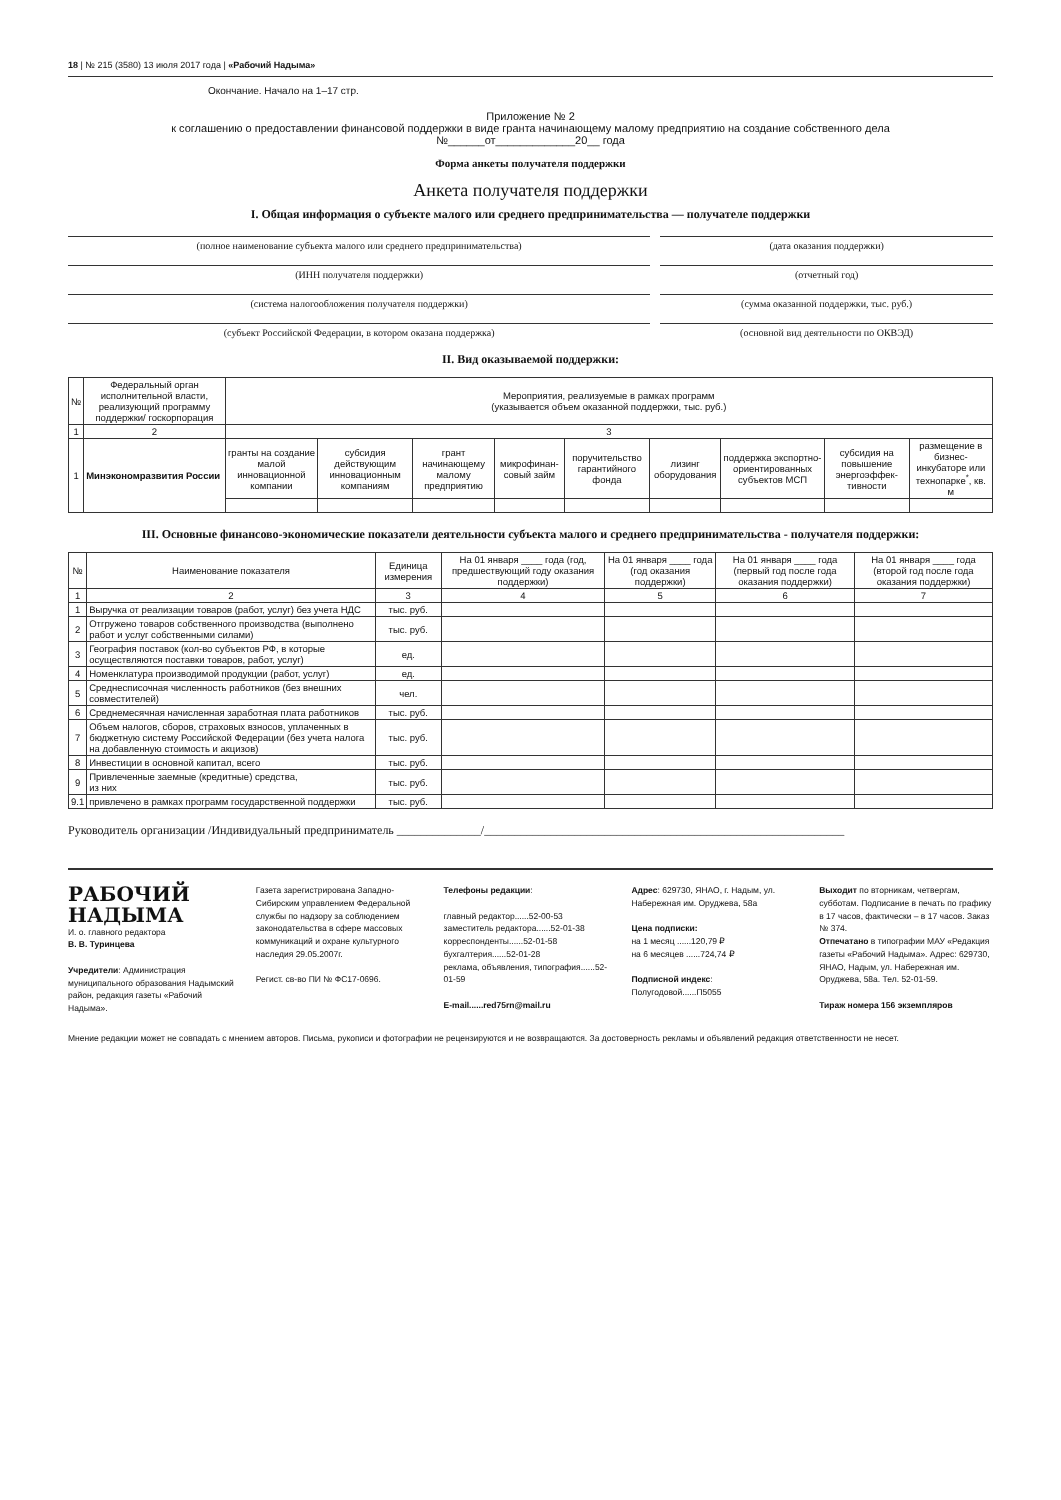18 | № 215 (3580) 13 июля 2017 года | «Рабочий Надыма»
Окончание. Начало на 1–17 стр.
Приложение № 2
к соглашению о предоставлении финансовой поддержки в виде гранта начинающему малому предприятию на создание собственного дела
№______от_____________20__ года
Форма анкеты получателя поддержки
Анкета получателя поддержки
I. Общая информация о субъекте малого или среднего предпринимательства — получателе поддержки
(полное наименование субъекта малого или среднего предпринимательства)
(дата оказания поддержки)
(ИНН получателя поддержки) (отчетный год)
(система налогообложения получателя поддержки)
(сумма оказанной поддержки, тыс. руб.)
(субъект Российской Федерации, в котором оказана поддержка)
(основной вид деятельности по ОКВЭД)
II. Вид оказываемой поддержки:
| № | Федеральный орган исполнительной власти, реализующий программу поддержки/ госкорпорация | Мероприятия, реализуемые в рамках программ (указывается объем оказанной поддержки, тыс. руб.) | | | | | | | | |
| --- | --- | --- | --- | --- | --- | --- | --- | --- | --- | --- |
| 1 | 2 | 3 | | | | | | | | |
| 1 | Минэкономразвития России | гранты на создание малой инновационной компании | субсидия действующим инновационным компаниям | грант начинающему малому предприятию | микрофинан-совый займ | поручительство гарантийного фонда | лизинг оборудования | поддержка экспортно-ориентированных субъектов МСП | субсидия на повышение энергоэффек-тивности | размещение в бизнес-инкубаторе или технопарке<sup>*</sup>, кв. м |
III. Основные финансово-экономические показатели деятельности субъекта малого и среднего предпринимательства - получателя поддержки:
| № | Наименование показателя | Единица измерения | На 01 января ____ года (год, предшествующий году оказания поддержки) | На 01 января ____ года (год оказания поддержки) | На 01 января ____ года (первый год после года оказания поддержки) | На 01 января ____ года (второй год после года оказания поддержки) |
| --- | --- | --- | --- | --- | --- | --- |
| 1 | 2 | 3 | 4 | 5 | 6 | 7 |
| 1 | Выручка от реализации товаров (работ, услуг) без учета НДС | тыс. руб. | | | | |
| 2 | Отгружено товаров собственного производства (выполнено работ и услуг собственными силами) | тыс. руб. | | | | |
| 3 | География поставок (кол-во субъектов РФ, в которые осуществляются поставки товаров, работ, услуг) | ед. | | | | |
| 4 | Номенклатура производимой продукции (работ, услуг) | ед. | | | | |
| 5 | Среднесписочная численность работников (без внешних совместителей) | чел. | | | | |
| 6 | Среднемесячная начисленная заработная плата работников | тыс. руб. | | | | |
| 7 | Объем налогов, сборов, страховых взносов, уплаченных в бюджетную систему Российской Федерации (без учета налога на добавленную стоимость и акцизов) | тыс. руб. | | | | |
| 8 | Инвестиции в основной капитал, всего | тыс. руб. | | | | |
| 9 | Привлеченные заемные (кредитные) средства, из них | тыс. руб. | | | | |
| 9.1 | привлечено в рамках программ государственной поддержки | тыс. руб. | | | | |
Руководитель организации /Индивидуальный предприниматель ______________/____________________________________________________________
РАБОЧИЙ
НАДЫМА
И. о. главного редактора
В. В. Туринцева
Учредители: Администрация муниципального образования Надымский район, редакция газеты «Рабочий Надыма».
Газета зарегистрирована Западно-Сибирским управлением Федеральной службы по надзору за соблюдением законодательства в сфере массовых коммуникаций и охране культурного наследия 29.05.2007г.
Регист. св-во ПИ № ФС17-0696.
Телефоны редакции:
главный редактор......52-00-53
заместитель редактора......52-01-38
корреспонденты......52-01-58
бухгалтерия......52-01-28
реклама, объявления, типография......52-01-59
E-mail......red75rn@mail.ru
Адрес: 629730, ЯНАО, г. Надым, ул. Набережная им. Оруджева, 58а
Цена подписки:
на 1 месяц ......120,79 ₽
на 6 месяцев ......724,74 ₽
Подписной индекс:
Полугодовой......П5055
Выходит по вторникам, четвергам, субботам. Подписание в печать по графику в 17 часов, фактически – в 17 часов. Заказ № 374.
Отпечатано в типографии МАУ «Редакция газеты «Рабочий Надыма». Адрес: 629730, ЯНАО, Надым, ул. Набережная им. Оруджева, 58а. Тел. 52-01-59.
Тираж номера 156 экземпляров
Мнение редакции может не совпадать с мнением авторов. Письма, рукописи и фотографии не рецензируются и не возвращаются. За достоверность рекламы и объявлений редакция ответственности не несет.